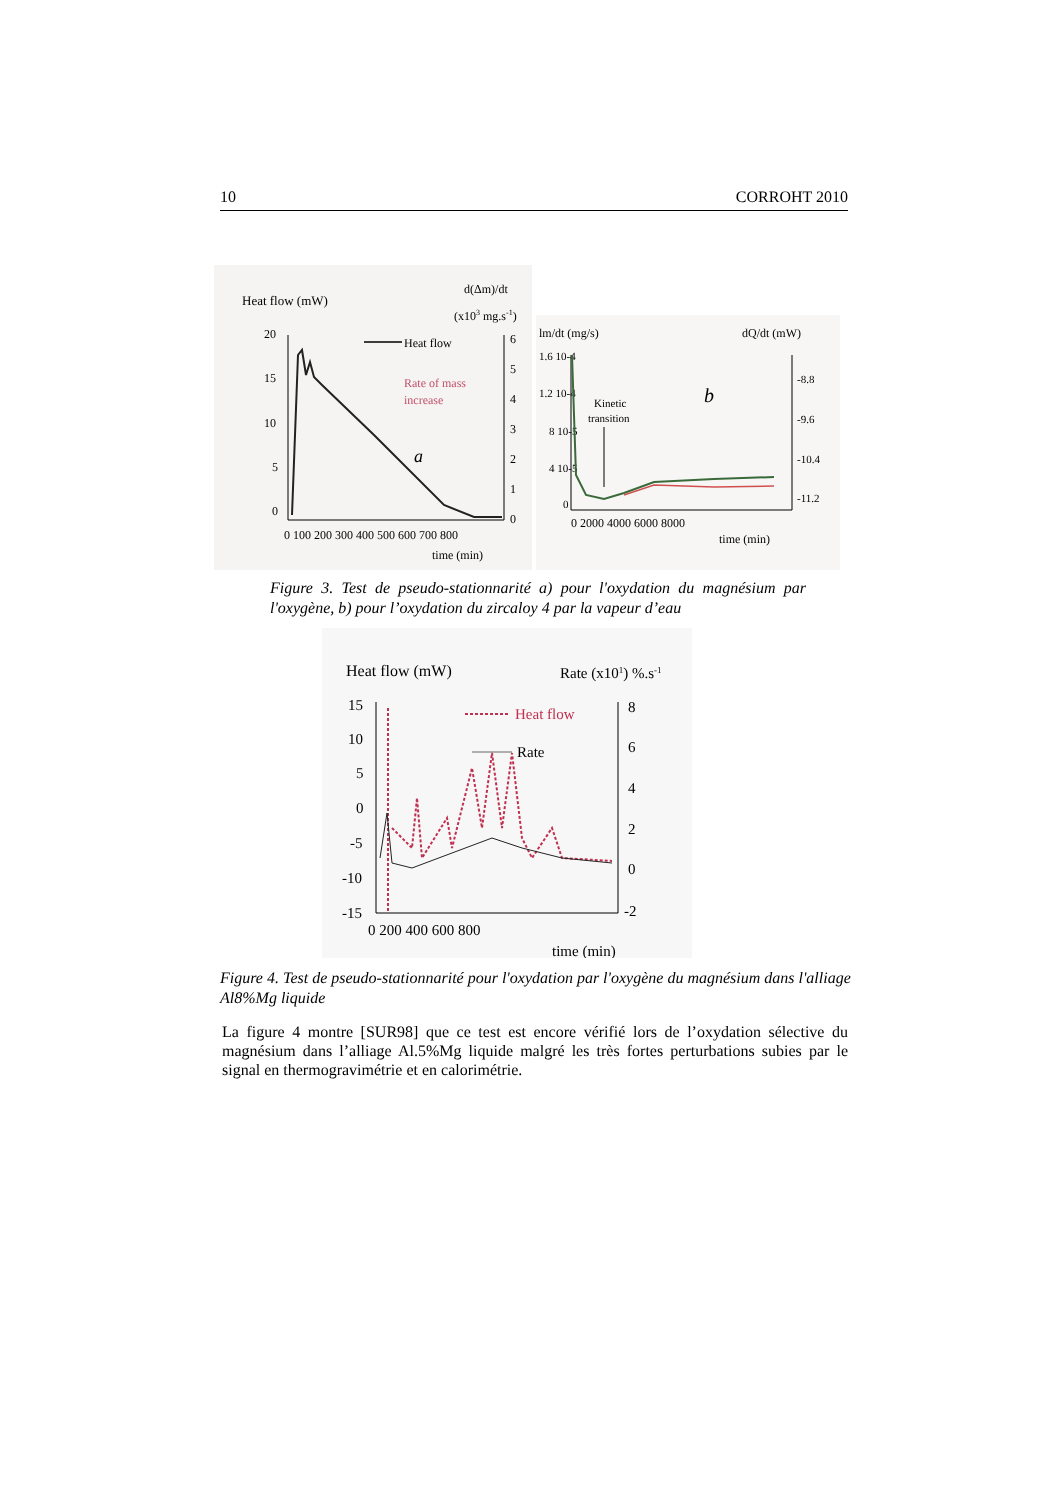10 CORROHT 2010
Heat flow (mW)
d(Δm)/dt
(x103 mg.s-1)
20
15
10
5
0
6
5
4
3
2
1
0
Heat flow
Rate of mass
increase
a
0 100 200 300 400 500 600 700 800
time (min)
lm/dt (mg/s)
dQ/dt (mW)
1.6 10-4
1.2 10-4
8 10-5
4 10-5
0
-8.8
-9.6
-10.4
-11.2
Kinetic
transition
b
0 2000 4000 6000 8000
time (min)
Figure 3. Test de pseudo-stationnarité a) pour l'oxydation du magnésium par l'oxygène, b) pour l’oxydation du zircaloy 4 par la vapeur d’eau
Heat flow (mW)
Rate (x101) %.s-1
15
10
5
0
-5
-10
-15
8
6
4
2
0
-2
Heat flow
Rate
0 200 400 600 800
time (min)
Figure 4. Test de pseudo-stationnarité pour l'oxydation par l'oxygène du magnésium dans l'alliage Al8%Mg liquide
La figure 4 montre [SUR98] que ce test est encore vérifié lors de l’oxydation sélective du magnésium dans l’alliage Al.5%Mg liquide malgré les très fortes perturbations subies par le signal en thermogravimétrie et en calorimétrie.